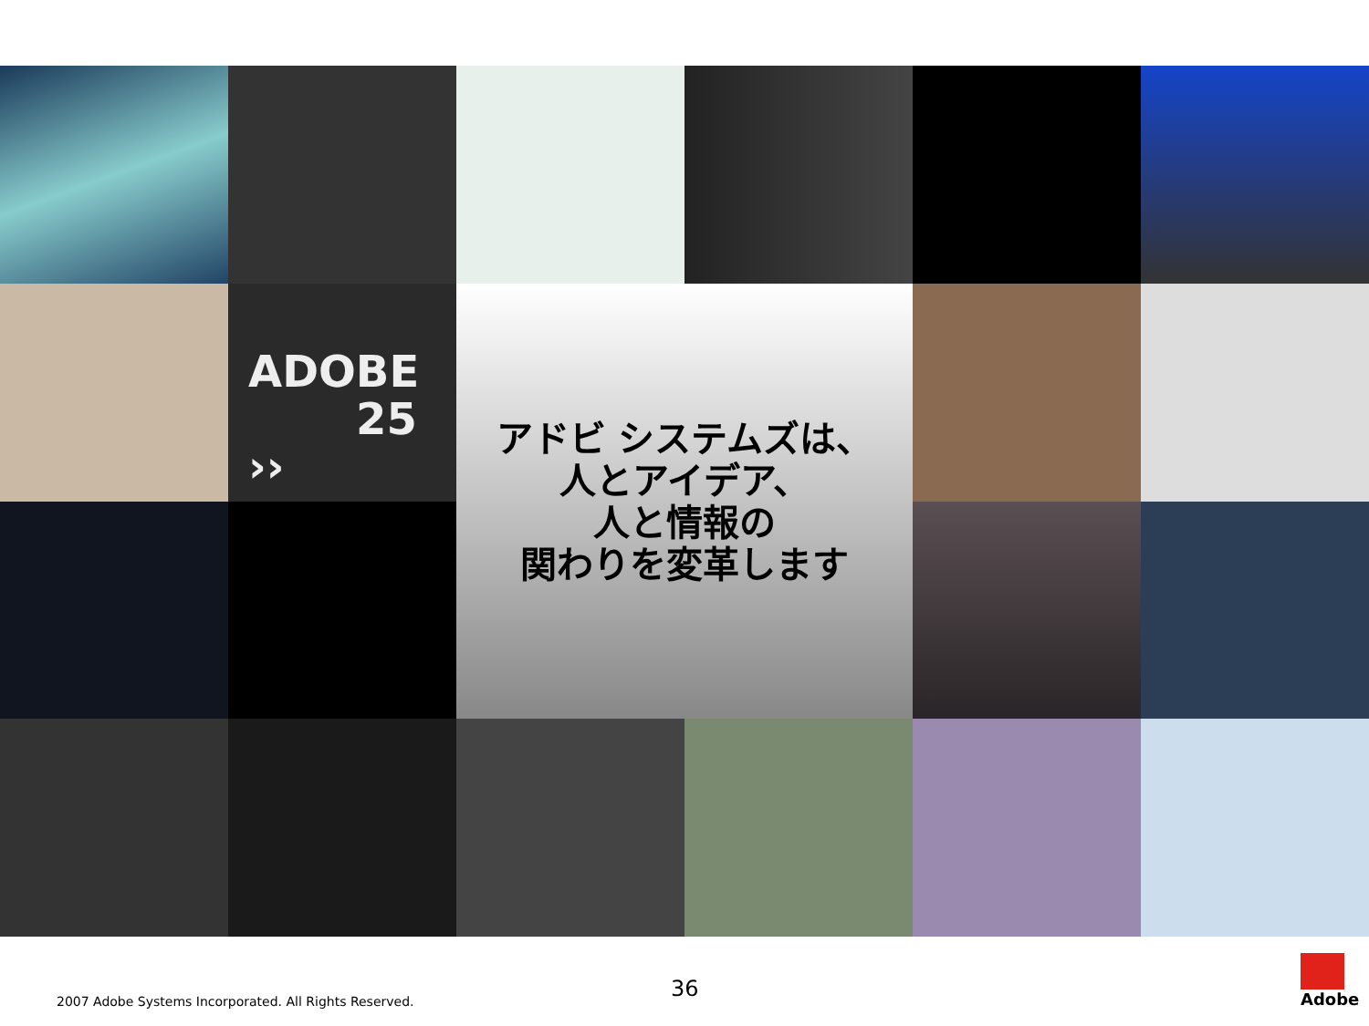ADOBE
25 ››
アドビ システムズは、
人とアイデア、
人と情報の
関わりを変革します
36
2007 Adobe Systems Incorporated. All Rights Reserved.
Adobe